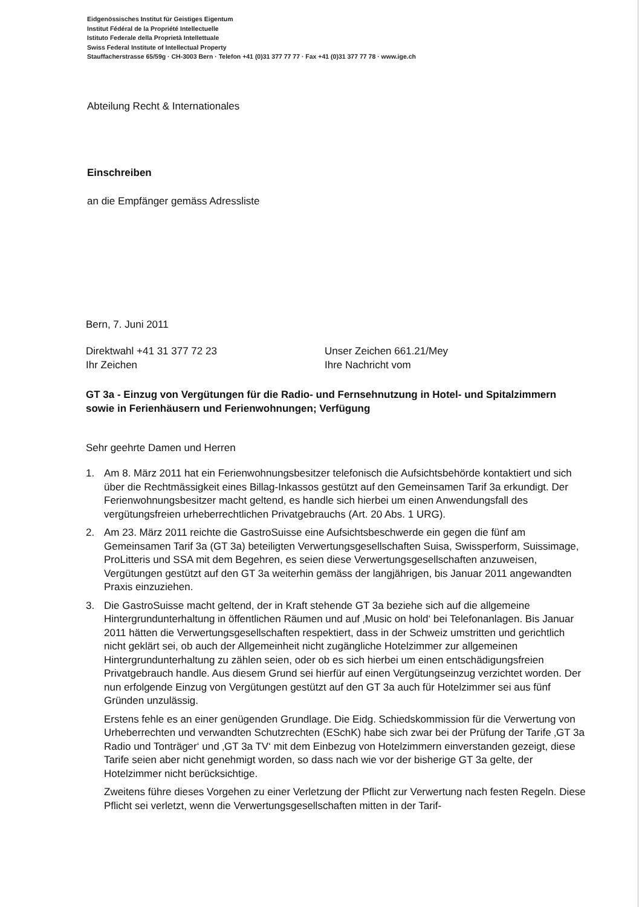Eidgenössisches Institut für Geistiges Eigentum
Institut Fédéral de la Propriété Intellectuelle
Istituto Federale della Proprietà Intellettuale
Swiss Federal Institute of Intellectual Property
Stauffacherstrasse 65/59g · CH-3003 Bern · Telefon +41 (0)31 377 77 77 · Fax +41 (0)31 377 77 78 · www.ige.ch
Abteilung Recht & Internationales
Einschreiben
an die Empfänger gemäss Adressliste
Bern, 7. Juni 2011
Direktwahl +41 31 377 72 23
Ihr Zeichen
Unser Zeichen 661.21/Mey
Ihre Nachricht vom
GT 3a - Einzug von Vergütungen für die Radio- und Fernsehnutzung in Hotel- und Spitalzimmern sowie in Ferienhäusern und Ferienwohnungen; Verfügung
Sehr geehrte Damen und Herren
1. Am 8. März 2011 hat ein Ferienwohnungsbesitzer telefonisch die Aufsichtsbehörde kontaktiert und sich über die Rechtmässigkeit eines Billag-Inkassos gestützt auf den Gemeinsamen Tarif 3a erkundigt. Der Ferienwohnungsbesitzer macht geltend, es handle sich hierbei um einen Anwendungsfall des vergütungsfreien urheberrechtlichen Privatgebrauchs (Art. 20 Abs. 1 URG).
2. Am 23. März 2011 reichte die GastroSuisse eine Aufsichtsbeschwerde ein gegen die fünf am Gemeinsamen Tarif 3a (GT 3a) beteiligten Verwertungsgesellschaften Suisa, Swissperform, Suissimage, ProLitteris und SSA mit dem Begehren, es seien diese Verwertungsgesellschaften anzuweisen, Vergütungen gestützt auf den GT 3a weiterhin gemäss der langjährigen, bis Januar 2011 angewandten Praxis einzuziehen.
3. Die GastroSuisse macht geltend, der in Kraft stehende GT 3a beziehe sich auf die allgemeine Hintergrundunterhaltung in öffentlichen Räumen und auf ‚Music on hold‘ bei Telefonanlagen. Bis Januar 2011 hätten die Verwertungsgesellschaften respektiert, dass in der Schweiz umstritten und gerichtlich nicht geklärt sei, ob auch der Allgemeinheit nicht zugängliche Hotelzimmer zur allgemeinen Hintergrundunterhaltung zu zählen seien, oder ob es sich hierbei um einen entschädigungsfreien Privatgebrauch handle. Aus diesem Grund sei hierfür auf einen Vergütungseinzug verzichtet worden. Der nun erfolgende Einzug von Vergütungen gestützt auf den GT 3a auch für Hotelzimmer sei aus fünf Gründen unzulässig.
Erstens fehle es an einer genügenden Grundlage. Die Eidg. Schiedskommission für die Verwertung von Urheberrechten und verwandten Schutzrechten (ESchK) habe sich zwar bei der Prüfung der Tarife ‚GT 3a Radio und Tonträger‘ und ‚GT 3a TV‘ mit dem Einbezug von Hotelzimmern einverstanden gezeigt, diese Tarife seien aber nicht genehmigt worden, so dass nach wie vor der bisherige GT 3a gelte, der Hotelzimmer nicht berücksichtige.
Zweitens führe dieses Vorgehen zu einer Verletzung der Pflicht zur Verwertung nach festen Regeln. Diese Pflicht sei verletzt, wenn die Verwertungsgesellschaften mitten in der Tarif-